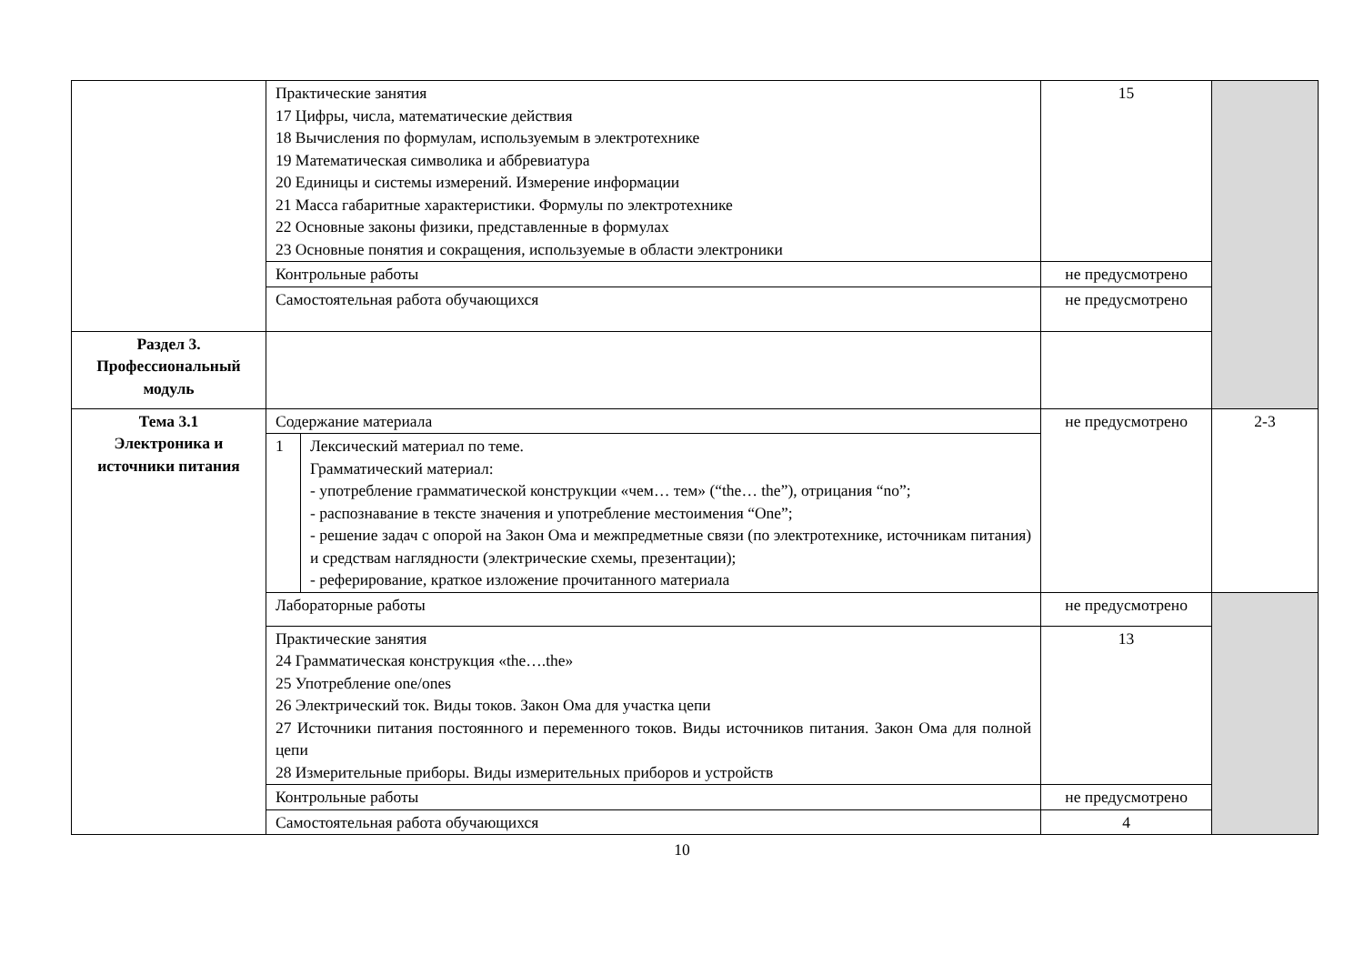| | Практические занятия 17 Цифры, числа, математические действия 18 Вычисления по формулам, используемым в электротехнике 19 Математическая символика и аббревиатура 20 Единицы и системы измерений. Измерение информации 21 Масса габаритные характеристики. Формулы по электротехнике 22 Основные законы физики, представленные в формулах 23 Основные понятия и сокращения, используемые в области электроники | | 15 | |
| | Контрольные работы | | не предусмотрено | |
| | Самостоятельная работа обучающихся | | не предусмотрено | |
| Раздел 3. Профессиональный модуль | | | | |
| Тема 3.1 Электроника и источники питания | Содержание материала | | не предусмотрено | 2-3 |
| | 1 | Лексический материал по теме. Грамматический материал: - употребление грамматической конструкции «чем… тем» (“the… the”), отрицания “no”; - распознавание в тексте значения и употребление местоимения “One”; - решение задач с опорой на Закон Ома и межпредметные связи (по электротехнике, источникам питания) и средствам наглядности (электрические схемы, презентации); - реферирование, краткое изложение прочитанного материала | | |
| | Лабораторные работы | | не предусмотрено | |
| | Практические занятия 24 Грамматическая конструкция «the….the» 25 Употребление one/ones 26 Электрический ток. Виды токов. Закон Ома для участка цепи 27 Источники питания постоянного и переменного токов. Виды источников питания. Закон Ома для полной цепи 28 Измерительные приборы. Виды измерительных приборов и устройств | | 13 | |
| | Контрольные работы | | не предусмотрено | |
| | Самостоятельная работа обучающихся | | 4 | |
10